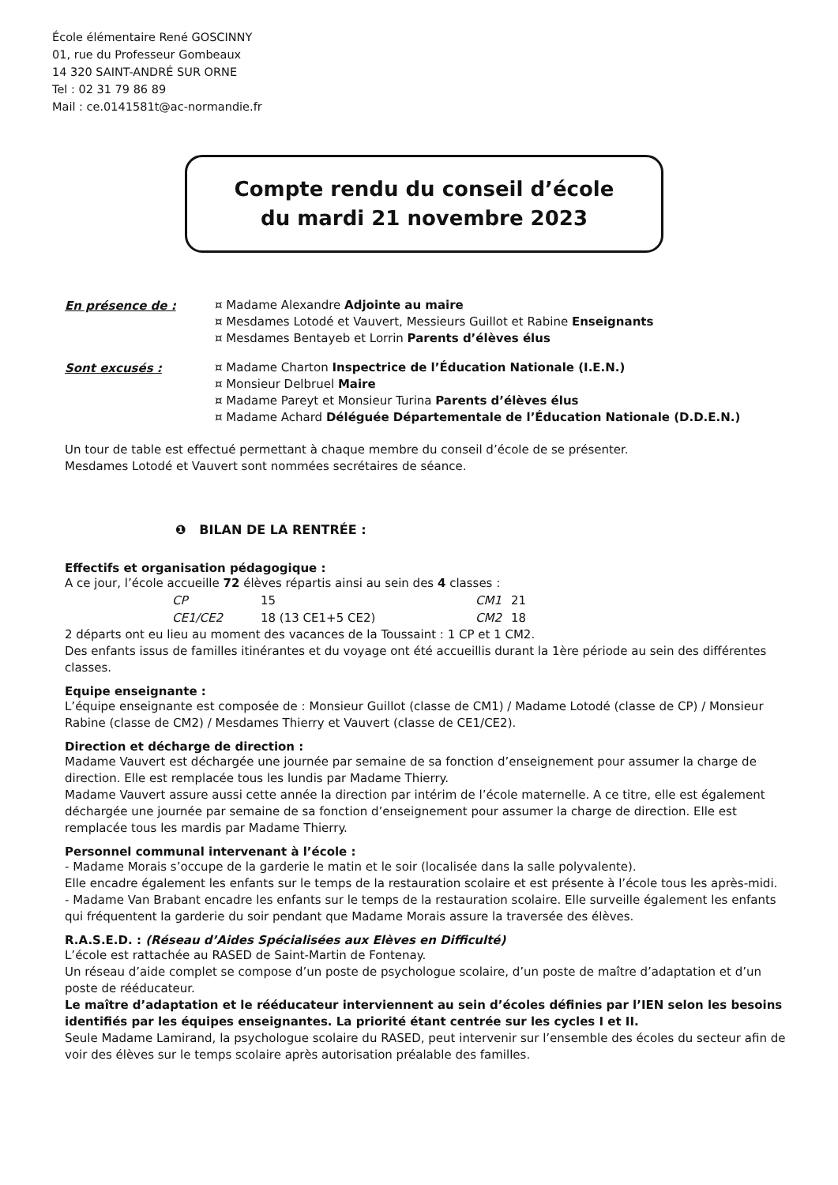École élémentaire René GOSCINNY
01, rue du Professeur Gombeaux
14 320 SAINT-ANDRÉ SUR ORNE
Tel : 02 31 79 86 89
Mail : ce.0141581t@ac-normandie.fr
Compte rendu du conseil d’école
du mardi 21 novembre 2023
En présence de :
¤ Madame Alexandre Adjointe au maire
¤ Mesdames Lotodé et Vauvert, Messieurs Guillot et Rabine Enseignants
¤ Mesdames Bentayeb et Lorrin Parents d’élèves élus
Sont excusés :
¤ Madame Charton Inspectrice de l’Éducation Nationale (I.E.N.)
¤ Monsieur Delbruel Maire
¤ Madame Pareyt et Monsieur Turina Parents d’élèves élus
¤ Madame Achard Déléguée Départementale de l’Éducation Nationale (D.D.E.N.)
Un tour de table est effectué permettant à chaque membre du conseil d’école de se présenter.
Mesdames Lotodé et Vauvert sont nommées secrétaires de séance.
❶ BILAN DE LA RENTRÉE :
Effectifs et organisation pédagogique :
A ce jour, l’école accueille 72 élèves répartis ainsi au sein des 4 classes :
| CP | 15 | CM1 | 21 |
| CE1/CE2 | 18 (13 CE1+5 CE2) | CM2 | 18 |
2 départs ont eu lieu au moment des vacances de la Toussaint : 1 CP et 1 CM2.
Des enfants issus de familles itinérantes et du voyage ont été accueillis durant la 1ère période au sein des différentes classes.
Equipe enseignante :
L’équipe enseignante est composée de : Monsieur Guillot (classe de CM1) / Madame Lotodé (classe de CP) / Monsieur Rabine (classe de CM2) / Mesdames Thierry et Vauvert (classe de CE1/CE2).
Direction et décharge de direction :
Madame Vauvert est déchargée une journée par semaine de sa fonction d’enseignement pour assumer la charge de direction. Elle est remplacée tous les lundis par Madame Thierry.
Madame Vauvert assure aussi cette année la direction par intérim de l’école maternelle. A ce titre, elle est également déchargée une journée par semaine de sa fonction d’enseignement pour assumer la charge de direction. Elle est remplacée tous les mardis par Madame Thierry.
Personnel communal intervenant à l’école :
- Madame Morais s’occupe de la garderie le matin et le soir (localisée dans la salle polyvalente).
Elle encadre également les enfants sur le temps de la restauration scolaire et est présente à l’école tous les après-midi.
- Madame Van Brabant encadre les enfants sur le temps de la restauration scolaire. Elle surveille également les enfants qui fréquentent la garderie du soir pendant que Madame Morais assure la traversée des élèves.
R.A.S.E.D. : (Réseau d’Aides Spécialisées aux Elèves en Difficulté)
L’école est rattachée au RASED de Saint-Martin de Fontenay.
Un réseau d’aide complet se compose d’un poste de psychologue scolaire, d’un poste de maître d’adaptation et d’un poste de rééducateur.
Le maître d’adaptation et le rééducateur interviennent au sein d’écoles définies par l’IEN selon les besoins identifiés par les équipes enseignantes. La priorité étant centrée sur les cycles I et II.
Seule Madame Lamirand, la psychologue scolaire du RASED, peut intervenir sur l’ensemble des écoles du secteur afin de voir des élèves sur le temps scolaire après autorisation préalable des familles.